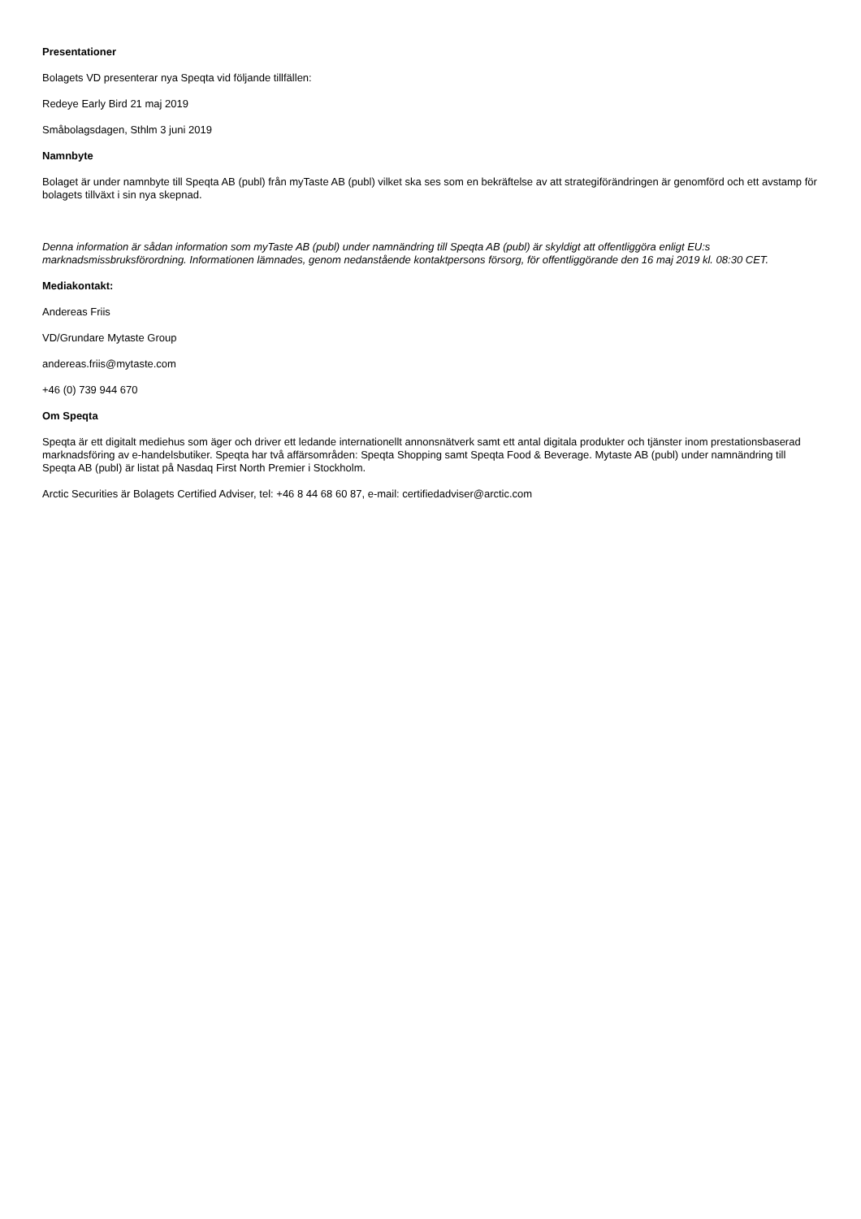Presentationer
Bolagets VD presenterar nya Speqta vid följande tillfällen:
Redeye Early Bird 21 maj 2019
Småbolagsdagen, Sthlm 3 juni 2019
Namnbyte
Bolaget är under namnbyte till Speqta AB (publ) från myTaste AB (publ) vilket ska ses som en bekräftelse av att strategiförändringen är genomförd och ett avstamp för bolagets tillväxt i sin nya skepnad.
Denna information är sådan information som myTaste AB (publ) under namnändring till Speqta AB (publ) är skyldigt att offentliggöra enligt EU:s marknadsmissbruksförordning. Informationen lämnades, genom nedanstående kontaktpersons försorg, för offentliggörande den 16 maj 2019 kl. 08:30 CET.
Mediakontakt:
Andereas Friis
VD/Grundare Mytaste Group
andereas.friis@mytaste.com
+46 (0) 739 944 670
Om Speqta
Speqta är ett digitalt mediehus som äger och driver ett ledande internationellt annonsnätverk samt ett antal digitala produkter och tjänster inom prestationsbaserad marknadsföring av e-handelsbutiker. Speqta har två affärsområden: Speqta Shopping samt Speqta Food & Beverage. Mytaste AB (publ) under namnändring till Speqta AB (publ) är listat på Nasdaq First North Premier i Stockholm.
Arctic Securities är Bolagets Certified Adviser, tel: +46 8 44 68 60 87, e-mail: certifiedadviser@arctic.com